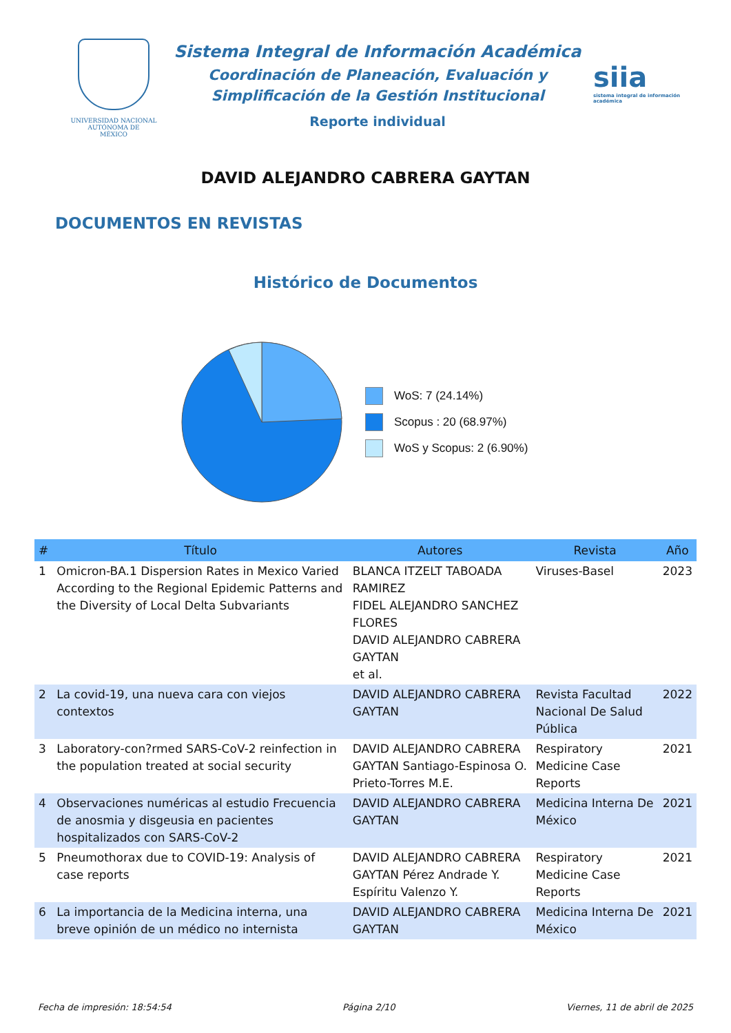UNIVERSIDAD NACIONAL
AUTÓNOMA DE
MÉXICO
Sistema Integral de Información Académica
Coordinación de Planeación, Evaluación y
Simplificación de la Gestión Institucional
Reporte individual
siia
sistema integral de información académica
DAVID ALEJANDRO CABRERA GAYTAN
DOCUMENTOS EN REVISTAS
Histórico de Documentos
WoS: 7 (24.14%)
Scopus : 20 (68.97%)
WoS y Scopus: 2 (6.90%)
| # | Título | Autores | Revista | Año |
| --- | --- | --- | --- | --- |
| 1 | Omicron-BA.1 Dispersion Rates in Mexico Varied According to the Regional Epidemic Patterns and the Diversity of Local Delta Subvariants | BLANCA ITZELT TABOADA RAMIREZ FIDEL ALEJANDRO SANCHEZ FLORES DAVID ALEJANDRO CABRERA GAYTAN et al. | Viruses-Basel | 2023 |
| 2 | La covid-19, una nueva cara con viejos contextos | DAVID ALEJANDRO CABRERA GAYTAN | Revista Facultad Nacional De Salud Pública | 2022 |
| 3 | Laboratory-con?rmed SARS-CoV-2 reinfection in the population treated at social security | DAVID ALEJANDRO CABRERA GAYTAN Santiago-Espinosa O. Prieto-Torres M.E. | Respiratory Medicine Case Reports | 2021 |
| 4 | Observaciones numéricas al estudio Frecuencia de anosmia y disgeusia en pacientes hospitalizados con SARS-CoV-2 | DAVID ALEJANDRO CABRERA GAYTAN | Medicina Interna De México | 2021 |
| 5 | Pneumothorax due to COVID-19: Analysis of case reports | DAVID ALEJANDRO CABRERA GAYTAN Pérez Andrade Y. Espíritu Valenzo Y. | Respiratory Medicine Case Reports | 2021 |
| 6 | La importancia de la Medicina interna, una breve opinión de un médico no internista | DAVID ALEJANDRO CABRERA GAYTAN | Medicina Interna De México | 2021 |
Fecha de impresión: 18:54:54 Página 2/10 Viernes, 11 de abril de 2025